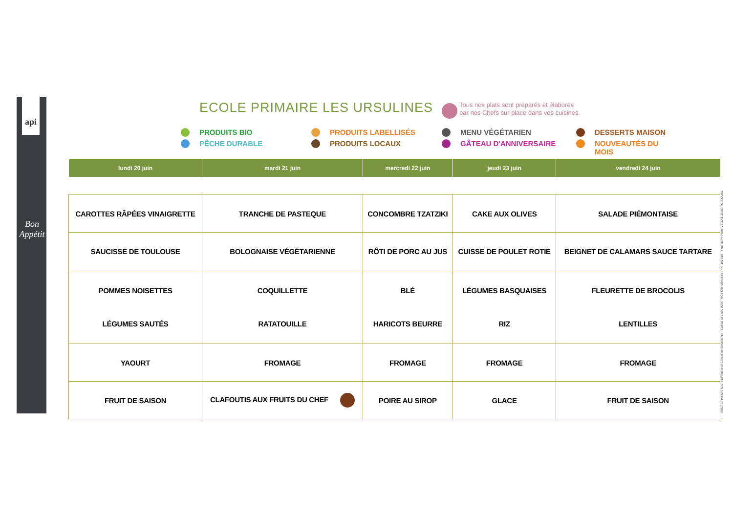api
Bon Appétit
ECOLE PRIMAIRE LES URSULINES
Tous nos plats sont préparés et élaborés
par nos Chefs sur place dans vos cuisines.
PRODUITS BIO PRODUITS LABELLISÉS MENU VÉGÉTARIEN DESSERTS MAISON PÊCHE DURABLE PRODUITS LOCAUX GÂTEAU D'ANNIVERSAIRE NOUVEAUTÉS DU MOIS
| lundi 20 juin | mardi 21 juin | mercredi 22 juin | jeudi 23 juin | vendredi 24 juin |
| --- | --- | --- | --- | --- |
| CAROTTES RÂPÉES VINAIGRETTE | TRANCHE DE PASTEQUE | CONCOMBRE TZATZIKI | CAKE AUX OLIVES | SALADE PIÉMONTAISE |
| SAUCISSE DE TOULOUSE | BOLOGNAISE VÉGÉTARIENNE | RÔTI DE PORC AU JUS | CUISSE DE POULET ROTIE | BEIGNET DE CALAMARS SAUCE TARTARE |
| POMMES NOISETTES LÉGUMES SAUTÉS | COQUILLETTE RATATOUILLE | BLÉ HARICOTS BEURRE | LÉGUMES BASQUAISES RIZ | FLEURETTE DE BROCOLIS LENTILLES |
| YAOURT | FROMAGE | FROMAGE | FROMAGE | FROMAGE |
| FRUIT DE SAISON | CLAFOUTIS AUX FRUITS DU CHEF | POIRE AU SIROP | GLACE | FRUIT DE SAISON |
RESTAURATION, S.A. à Directoire et Conseil de Surveillance - Capital de 1 000 000€ - RCS Lille Métropole : 477 181 010 - 4 rue du Pr Pierre VELLAS 31300 TOULOUSE